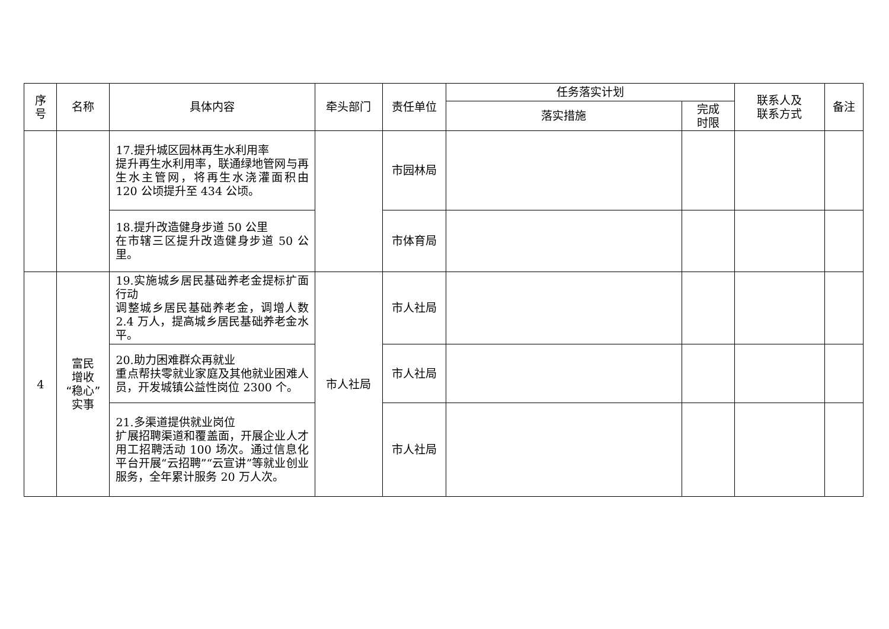| 序 号 | 名称 | 具体内容 | 牵头部门 | 责任单位 | 任务落实计划 | | 联系人及 联系方式 | 备注 |
| --- | --- | --- | --- | --- | --- | --- | --- | --- |
| | | | | | 落实措施 | 完成 时限 | | |
| | | 17.提升城区园林再生水利用率 提升再生水利用率，联通绿地管网与再生水主管网，将再生水浇灌面积由 120 公顷提升至 434 公顷。 | | 市园林局 | | | | |
| | | 18.提升改造健身步道 50 公里 在市辖三区提升改造健身步道 50 公里。 | | 市体育局 | | | | |
| 4 | 富民 增收 “稳心” 实事 | 19.实施城乡居民基础养老金提标扩面行动 调整城乡居民基础养老金，调增人数 2.4 万人，提高城乡居民基础养老金水平。 | 市人社局 | 市人社局 | | | | |
| | | 20.助力困难群众再就业 重点帮扶零就业家庭及其他就业困难人员，开发城镇公益性岗位 2300 个。 | | 市人社局 | | | | |
| | | 21.多渠道提供就业岗位 扩展招聘渠道和覆盖面，开展企业人才用工招聘活动 100 场次。通过信息化平台开展“云招聘”“云宣讲”等就业创业服务，全年累计服务 20 万人次。 | | 市人社局 | | | | |